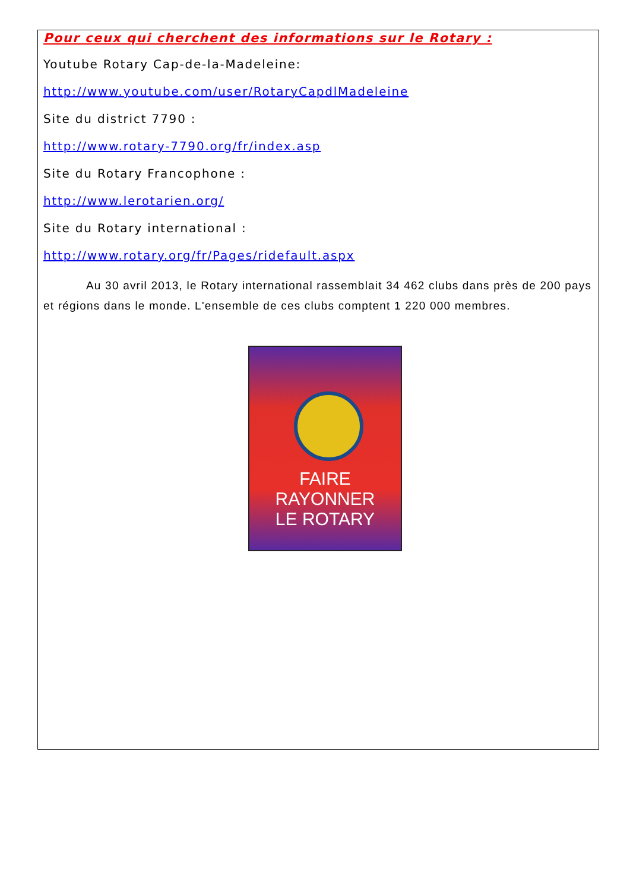Pour ceux qui cherchent des informations sur le Rotary :
Youtube Rotary Cap-de-la-Madeleine:
http://www.youtube.com/user/RotaryCapdlMadeleine
Site du district 7790 :
http://www.rotary-7790.org/fr/index.asp
Site du Rotary Francophone :
http://www.lerotarien.org/
Site du Rotary international :
http://www.rotary.org/fr/Pages/ridefault.aspx
Au 30 avril 2013, le Rotary international rassemblait 34 462 clubs dans près de 200 pays et régions dans le monde. L'ensemble de ces clubs comptent 1 220 000 membres.
FAIRE RAYONNER
LE ROTARY